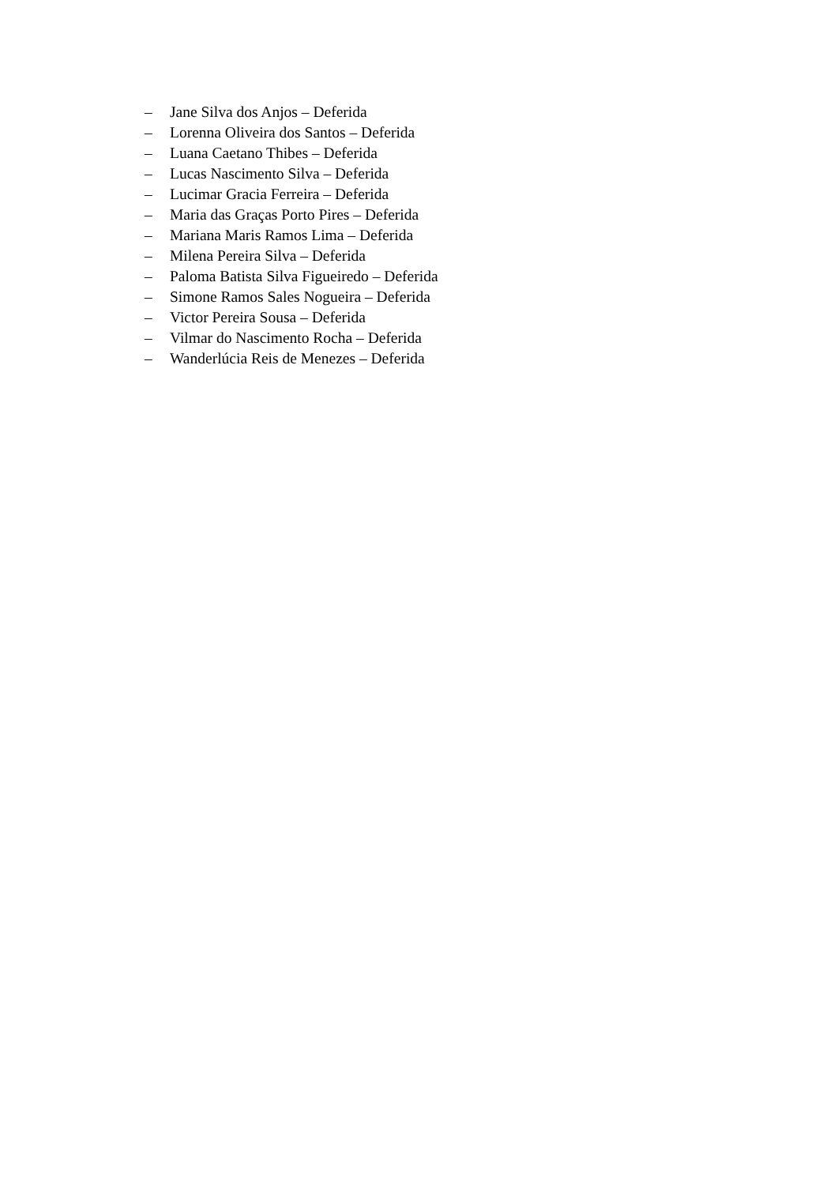– Jane Silva dos Anjos – Deferida
– Lorenna Oliveira dos Santos – Deferida
– Luana Caetano Thibes – Deferida
– Lucas Nascimento Silva – Deferida
– Lucimar Gracia Ferreira – Deferida
– Maria das Graças Porto Pires – Deferida
– Mariana Maris Ramos Lima – Deferida
– Milena Pereira Silva – Deferida
– Paloma Batista Silva Figueiredo – Deferida
– Simone Ramos Sales Nogueira – Deferida
– Victor Pereira Sousa – Deferida
– Vilmar do Nascimento Rocha – Deferida
– Wanderlúcia Reis de Menezes – Deferida